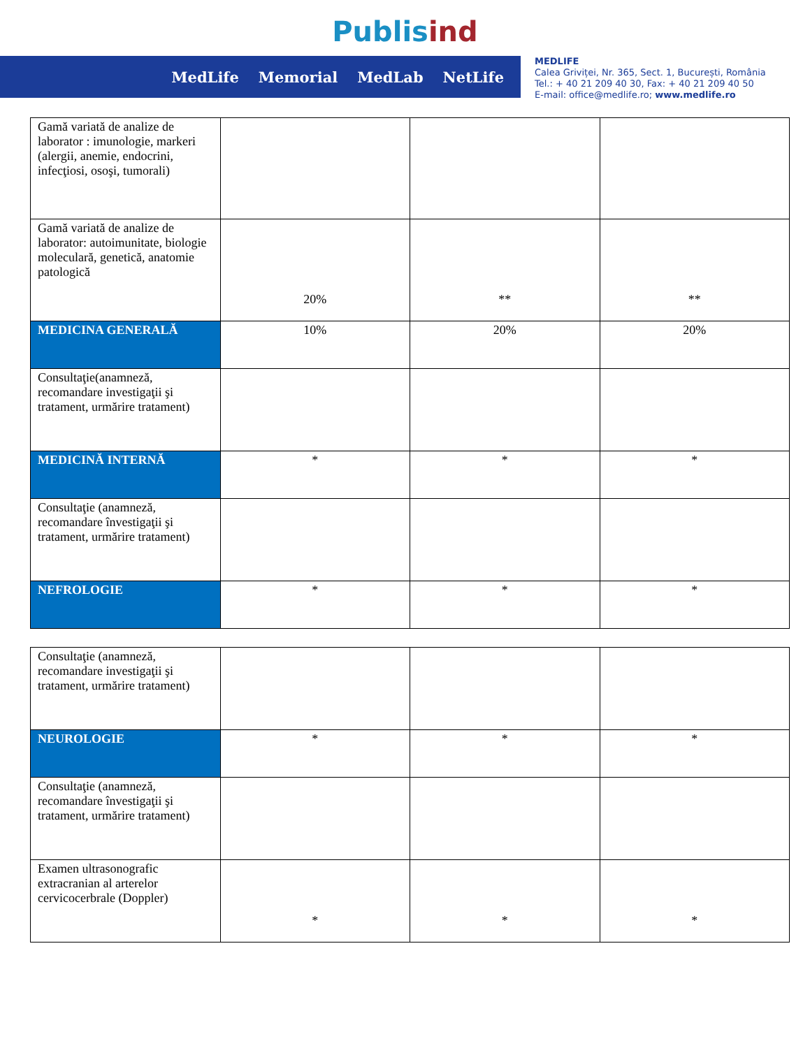Publis ind
MedLife Memorial MedLab NetLife
MEDLIFE
Calea Griviței, Nr. 365, Sect. 1, București, România
Tel.: + 40 21 209 40 30, Fax: + 40 21 209 40 50
E-mail: office@medlife.ro; www.medlife.ro
| Gamă variată de analize de laborator : imunologie, markeri (alergii, anemie, endocrini, infecţiosi, osoşi, tumorali) | | | |
| Gamă variată de analize de laborator: autoimunitate, biologie moleculară, genetică, anatomie patologică | 20% | ** | ** |
| MEDICINA GENERALĂ | 10% | 20% | 20% |
| Consultaţie(anamneză, recomandare investigaţii şi tratament, urmărire tratament) | | | |
| MEDICINĂ INTERNĂ | * | * | * |
| Consultaţie (anamneză, recomandare învestigaţii şi tratament, urmărire tratament) | | | |
| NEFROLOGIE | * | * | * |
| Consultaţie (anamneză, recomandare investigaţii şi tratament, urmărire tratament) | | | |
| NEUROLOGIE | * | * | * |
| Consultaţie (anamneză, recomandare învestigaţii şi tratament, urmărire tratament) | | | |
| Examen ultrasonografic extracranian al arterelor cervicocerbrale (Doppler) | * | * | * |